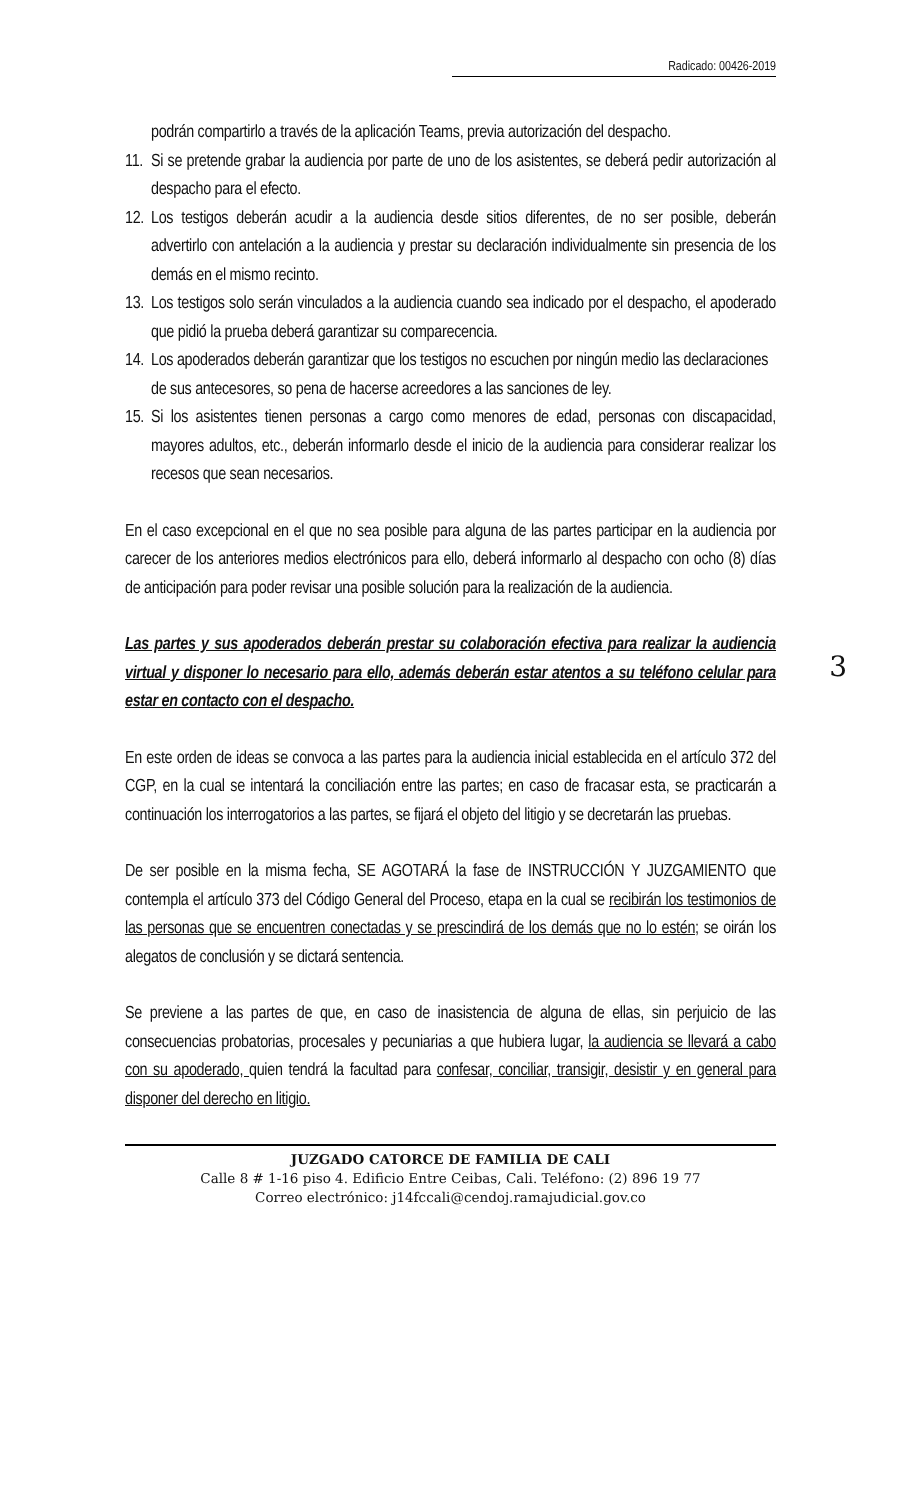Radicado: 00426-2019
podrán compartirlo a través de la aplicación Teams, previa autorización del despacho.
11. Si se pretende grabar la audiencia por parte de uno de los asistentes, se deberá pedir autorización al despacho para el efecto.
12. Los testigos deberán acudir a la audiencia desde sitios diferentes, de no ser posible, deberán advertirlo con antelación a la audiencia y prestar su declaración individualmente sin presencia de los demás en el mismo recinto.
13. Los testigos solo serán vinculados a la audiencia cuando sea indicado por el despacho, el apoderado que pidió la prueba deberá garantizar su comparecencia.
14. Los apoderados deberán garantizar que los testigos no escuchen por ningún medio las declaraciones de sus antecesores, so pena de hacerse acreedores a las sanciones de ley.
15. Si los asistentes tienen personas a cargo como menores de edad, personas con discapacidad, mayores adultos, etc., deberán informarlo desde el inicio de la audiencia para considerar realizar los recesos que sean necesarios.
En el caso excepcional en el que no sea posible para alguna de las partes participar en la audiencia por carecer de los anteriores medios electrónicos para ello, deberá informarlo al despacho con ocho (8) días de anticipación para poder revisar una posible solución para la realización de la audiencia.
Las partes y sus apoderados deberán prestar su colaboración efectiva para realizar la audiencia virtual y disponer lo necesario para ello, además deberán estar atentos a su teléfono celular para estar en contacto con el despacho.
En este orden de ideas se convoca a las partes para la audiencia inicial establecida en el artículo 372 del CGP, en la cual se intentará la conciliación entre las partes; en caso de fracasar esta, se practicarán a continuación los interrogatorios a las partes, se fijará el objeto del litigio y se decretarán las pruebas.
De ser posible en la misma fecha, SE AGOTARÁ la fase de INSTRUCCIÓN Y JUZGAMIENTO que contempla el artículo 373 del Código General del Proceso, etapa en la cual se recibirán los testimonios de las personas que se encuentren conectadas y se prescindirá de los demás que no lo estén; se oirán los alegatos de conclusión y se dictará sentencia.
Se previene a las partes de que, en caso de inasistencia de alguna de ellas, sin perjuicio de las consecuencias probatorias, procesales y pecuniarias a que hubiera lugar, la audiencia se llevará a cabo con su apoderado, quien tendrá la facultad para confesar, conciliar, transigir, desistir y en general para disponer del derecho en litigio.
3
JUZGADO CATORCE DE FAMILIA DE CALI
Calle 8 # 1-16 piso 4. Edificio Entre Ceibas, Cali. Teléfono: (2) 896 19 77
Correo electrónico: j14fccali@cendoj.ramajudicial.gov.co